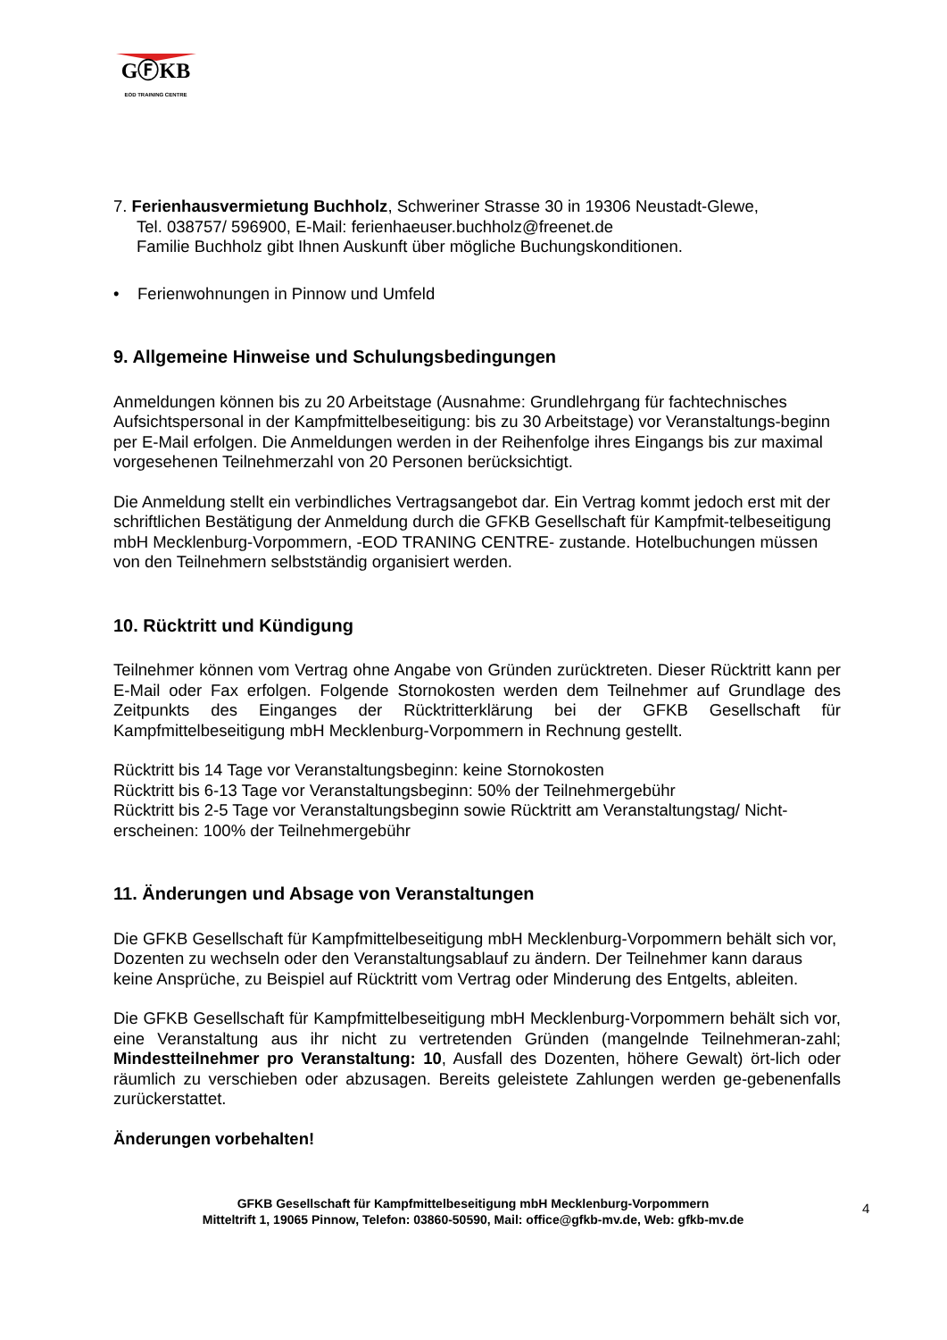GⒻKB
EOD TRAINING CENTRE
7. Ferienhausvermietung Buchholz, Schweriner Strasse 30 in 19306 Neustadt-Glewe,
Tel. 038757/ 596900, E-Mail: ferienhaeuser.buchholz@freenet.de
Familie Buchholz gibt Ihnen Auskunft über mögliche Buchungskonditionen.
• Ferienwohnungen in Pinnow und Umfeld
9. Allgemeine Hinweise und Schulungsbedingungen
Anmeldungen können bis zu 20 Arbeitstage (Ausnahme: Grundlehrgang für fachtechnisches Aufsichtspersonal in der Kampfmittelbeseitigung: bis zu 30 Arbeitstage) vor Veranstaltungs-beginn per E-Mail erfolgen. Die Anmeldungen werden in der Reihenfolge ihres Eingangs bis zur maximal vorgesehenen Teilnehmerzahl von 20 Personen berücksichtigt.
Die Anmeldung stellt ein verbindliches Vertragsangebot dar. Ein Vertrag kommt jedoch erst mit der schriftlichen Bestätigung der Anmeldung durch die GFKB Gesellschaft für Kampfmit-telbeseitigung mbH Mecklenburg-Vorpommern, -EOD TRANING CENTRE- zustande. Hotelbuchungen müssen von den Teilnehmern selbstständig organisiert werden.
10. Rücktritt und Kündigung
Teilnehmer können vom Vertrag ohne Angabe von Gründen zurücktreten. Dieser Rücktritt kann per E-Mail oder Fax erfolgen. Folgende Stornokosten werden dem Teilnehmer auf Grundlage des Zeitpunkts des Einganges der Rücktritterklärung bei der GFKB Gesellschaft für Kampfmittelbeseitigung mbH Mecklenburg-Vorpommern in Rechnung gestellt.
Rücktritt bis 14 Tage vor Veranstaltungsbeginn: keine Stornokosten
Rücktritt bis 6-13 Tage vor Veranstaltungsbeginn: 50% der Teilnehmergebühr
Rücktritt bis 2-5 Tage vor Veranstaltungsbeginn sowie Rücktritt am Veranstaltungstag/ Nicht-erscheinen: 100% der Teilnehmergebühr
11. Änderungen und Absage von Veranstaltungen
Die GFKB Gesellschaft für Kampfmittelbeseitigung mbH Mecklenburg-Vorpommern behält sich vor, Dozenten zu wechseln oder den Veranstaltungsablauf zu ändern. Der Teilnehmer kann daraus keine Ansprüche, zu Beispiel auf Rücktritt vom Vertrag oder Minderung des Entgelts, ableiten.
Die GFKB Gesellschaft für Kampfmittelbeseitigung mbH Mecklenburg-Vorpommern behält sich vor, eine Veranstaltung aus ihr nicht zu vertretenden Gründen (mangelnde Teilnehmeran-zahl; Mindestteilnehmer pro Veranstaltung: 10, Ausfall des Dozenten, höhere Gewalt) ört-lich oder räumlich zu verschieben oder abzusagen. Bereits geleistete Zahlungen werden ge-gebenenfalls zurückerstattet.
Änderungen vorbehalten!
GFKB Gesellschaft für Kampfmittelbeseitigung mbH Mecklenburg-Vorpommern
Mitteltrift 1, 19065 Pinnow, Telefon: 03860-50590, Mail: office@gfkb-mv.de, Web: gfkb-mv.de
4